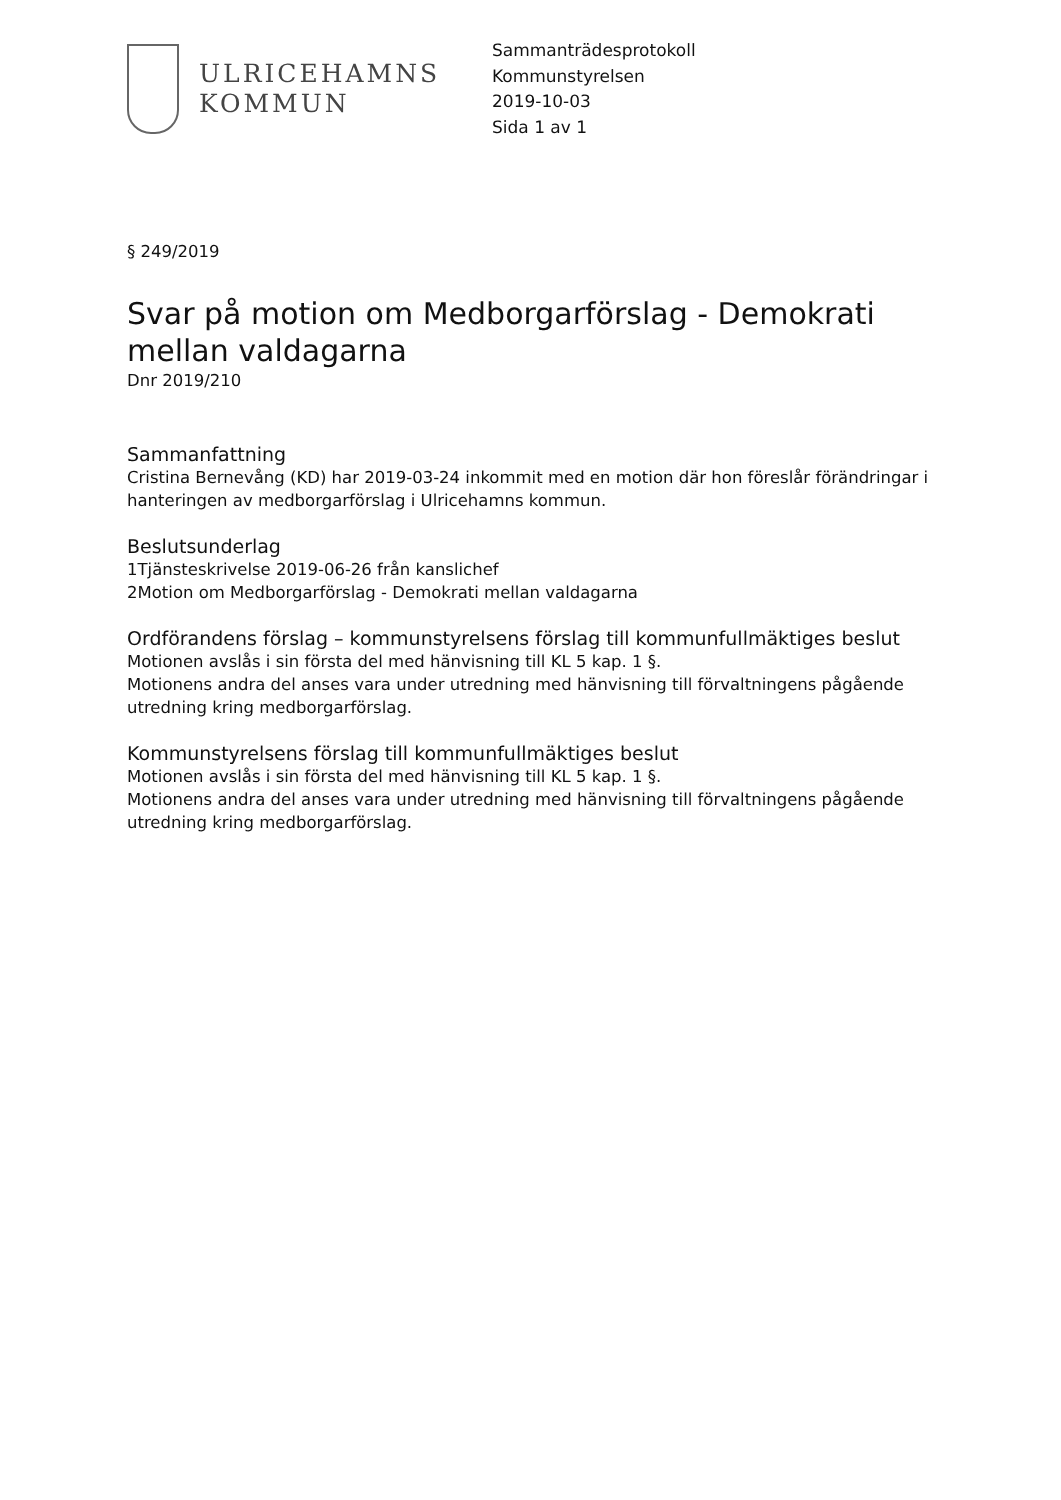ULRICEHAMNS
KOMMUN
Sammanträdesprotokoll
Kommunstyrelsen
2019-10-03
Sida 1 av 1
§ 249/2019
Svar på motion om Medborgarförslag - Demokrati mellan valdagarna
Dnr 2019/210
Sammanfattning
Cristina Bernevång (KD) har 2019-03-24 inkommit med en motion där hon föreslår förändringar i hanteringen av medborgarförslag i Ulricehamns kommun.
Beslutsunderlag
1 Tjänsteskrivelse 2019-06-26 från kanslichef
2 Motion om Medborgarförslag - Demokrati mellan valdagarna
Ordförandens förslag – kommunstyrelsens förslag till kommunfullmäktiges beslut
Motionen avslås i sin första del med hänvisning till KL 5 kap. 1 §.
Motionens andra del anses vara under utredning med hänvisning till förvaltningens pågående utredning kring medborgarförslag.
Kommunstyrelsens förslag till kommunfullmäktiges beslut
Motionen avslås i sin första del med hänvisning till KL 5 kap. 1 §.
Motionens andra del anses vara under utredning med hänvisning till förvaltningens pågående utredning kring medborgarförslag.